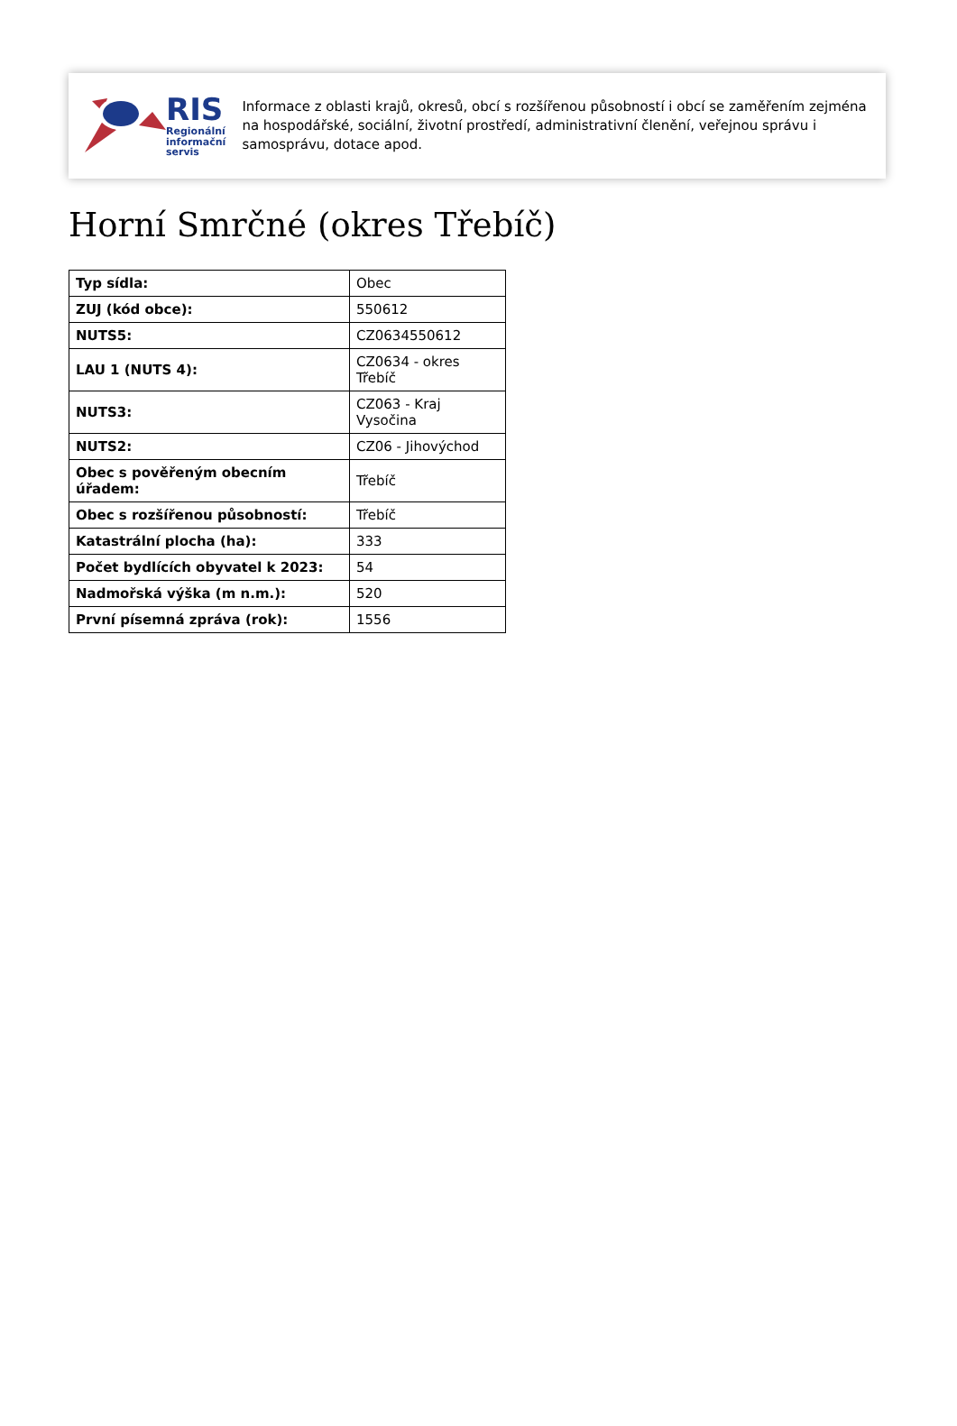RIS
Regionální
informační
servis
Informace z oblasti krajů, okresů, obcí s rozšířenou působností i obcí se zaměřením zejména na hospodářské, sociální, životní prostředí, administrativní členění, veřejnou správu i samosprávu, dotace apod.
Horní Smrčné (okres Třebíč)
| Typ sídla: | Obec |
| ZUJ (kód obce): | 550612 |
| NUTS5: | CZ0634550612 |
| LAU 1 (NUTS 4): | CZ0634 - okres Třebíč |
| NUTS3: | CZ063 - Kraj Vysočina |
| NUTS2: | CZ06 - Jihovýchod |
| Obec s pověřeným obecním úřadem: | Třebíč |
| Obec s rozšířenou působností: | Třebíč |
| Katastrální plocha (ha): | 333 |
| Počet bydlících obyvatel k 2023: | 54 |
| Nadmořská výška (m n.m.): | 520 |
| První písemná zpráva (rok): | 1556 |